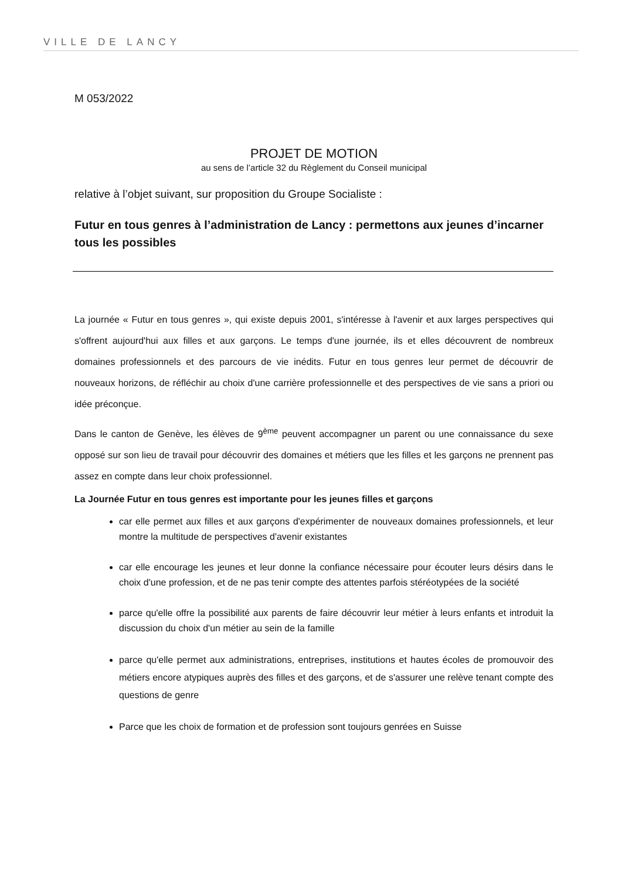VILLE DE LANCY
M 053/2022
PROJET DE MOTION
au sens de l’article 32 du Règlement du Conseil municipal
relative à l’objet suivant, sur proposition du Groupe Socialiste :
Futur en tous genres à l’administration de Lancy : permettons aux jeunes d’incarner tous les possibles
La journée « Futur en tous genres », qui existe depuis 2001, s'intéresse à l'avenir et aux larges perspectives qui s'offrent aujourd'hui aux filles et aux garçons. Le temps d'une journée, ils et elles découvrent de nombreux domaines professionnels et des parcours de vie inédits. Futur en tous genres leur permet de découvrir de nouveaux horizons, de réfléchir au choix d'une carrière professionnelle et des perspectives de vie sans a priori ou idée préconçue.
Dans le canton de Genève, les élèves de 9<sup>ème</sup> peuvent accompagner un parent ou une connaissance du sexe opposé sur son lieu de travail pour découvrir des domaines et métiers que les filles et les garçons ne prennent pas assez en compte dans leur choix professionnel.
La Journée Futur en tous genres est importante pour les jeunes filles et garçons
car elle permet aux filles et aux garçons d'expérimenter de nouveaux domaines professionnels, et leur montre la multitude de perspectives d'avenir existantes
car elle encourage les jeunes et leur donne la confiance nécessaire pour écouter leurs désirs dans le choix d'une profession, et de ne pas tenir compte des attentes parfois stéréotypées de la société
parce qu'elle offre la possibilité aux parents de faire découvrir leur métier à leurs enfants et introduit la discussion du choix d'un métier au sein de la famille
parce qu'elle permet aux administrations, entreprises, institutions et hautes écoles de promouvoir des métiers encore atypiques auprès des filles et des garçons, et de s'assurer une relève tenant compte des questions de genre
Parce que les choix de formation et de profession sont toujours genrées en Suisse